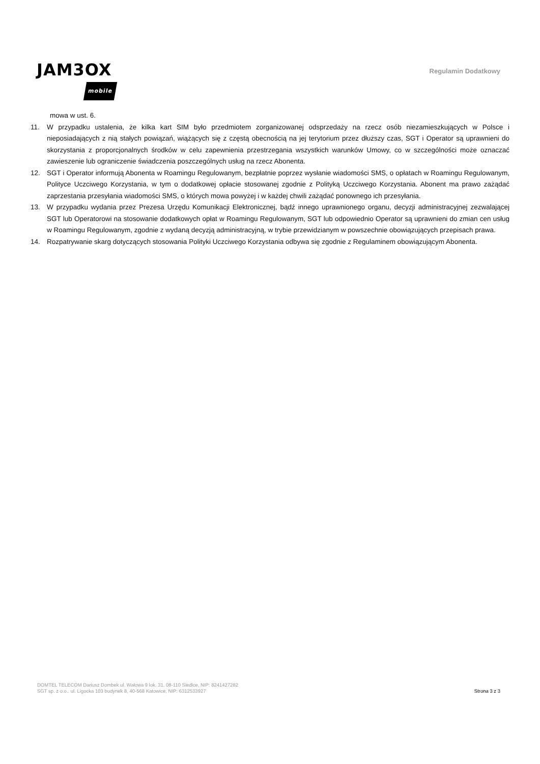JAM3OX
mobile
Regulamin Dodatkowy
mowa w ust. 6.
11. W przypadku ustalenia, że kilka kart SIM było przedmiotem zorganizowanej odsprzedaży na rzecz osób niezamieszkujących w Polsce i nieposiadających z nią stałych powiązań, wiążących się z częstą obecnością na jej terytorium przez dłuższy czas, SGT i Operator są uprawnieni do skorzystania z proporcjonalnych środków w celu zapewnienia przestrzegania wszystkich warunków Umowy, co w szczególności może oznaczać zawieszenie lub ograniczenie świadczenia poszczególnych usług na rzecz Abonenta.
12. SGT i Operator informują Abonenta w Roamingu Regulowanym, bezpłatnie poprzez wysłanie wiadomości SMS, o opłatach w Roamingu Regulowanym, Polityce Uczciwego Korzystania, w tym o dodatkowej opłacie stosowanej zgodnie z Polityką Uczciwego Korzystania. Abonent ma prawo zażądać zaprzestania przesyłania wiadomości SMS, o których mowa powyżej i w każdej chwili zażądać ponownego ich przesyłania.
13. W przypadku wydania przez Prezesa Urzędu Komunikacji Elektronicznej, bądź innego uprawnionego organu, decyzji administracyjnej zezwalającej SGT lub Operatorowi na stosowanie dodatkowych opłat w Roamingu Regulowanym, SGT lub odpowiednio Operator są uprawnieni do zmian cen usług w Roamingu Regulowanym, zgodnie z wydaną decyzją administracyjną, w trybie przewidzianym w powszechnie obowiązujących przepisach prawa.
14. Rozpatrywanie skarg dotyczących stosowania Polityki Uczciwego Korzystania odbywa się zgodnie z Regulaminem obowiązującym Abonenta.
DOMTEL TELECOM Dariusz Dombek ul. Wałowa 9 lok. 31, 08-110 Siedlce, NIP: 8241427282
SGT sp. z o.o.. ul. Ligocka 103 budynek 8, 40-568 Katowice, NIP: 6312533927
Strona 3 z 3